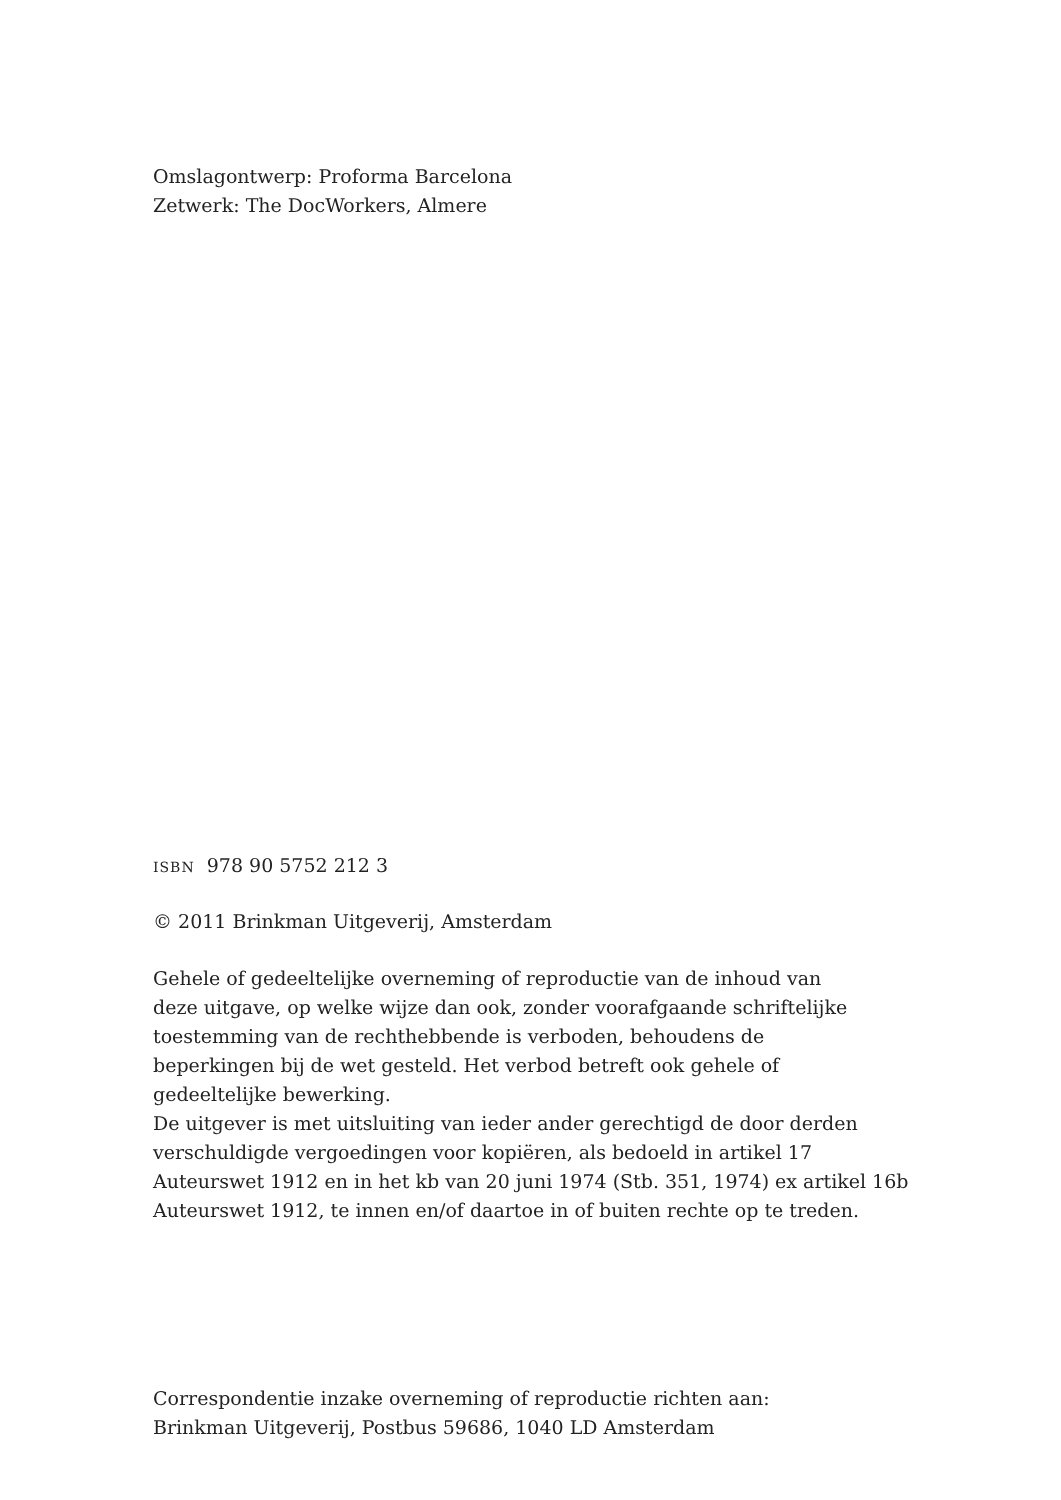Omslagontwerp: Proforma Barcelona
Zetwerk: The DocWorkers, Almere
ISBN 978 90 5752 212 3
© 2011 Brinkman Uitgeverij, Amsterdam
Gehele of gedeeltelijke overneming of reproductie van de inhoud van
deze uitgave, op welke wijze dan ook, zonder voorafgaande schriftelijke
toestemming van de rechthebbende is verboden, behoudens de
beperkingen bij de wet gesteld. Het verbod betreft ook gehele of
gedeeltelijke bewerking.
De uitgever is met uitsluiting van ieder ander gerechtigd de door derden
verschuldigde vergoedingen voor kopiëren, als bedoeld in artikel 17
Auteurswet 1912 en in het kb van 20 juni 1974 (Stb. 351, 1974) ex artikel 16b
Auteurswet 1912, te innen en/of daartoe in of buiten rechte op te treden.
Correspondentie inzake overneming of reproductie richten aan:
Brinkman Uitgeverij, Postbus 59686, 1040 LD Amsterdam